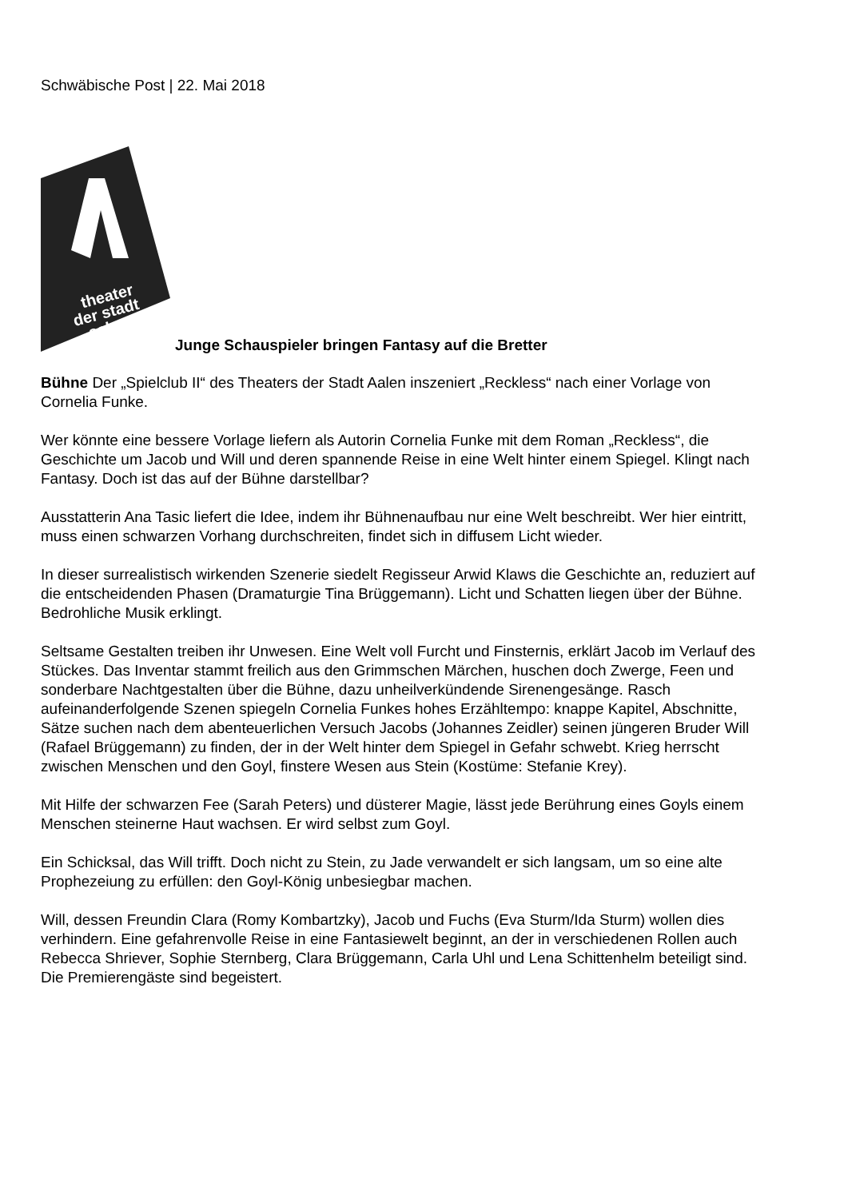Schwäbische Post | 22. Mai 2018
theater
der stadt
aalen
Junge Schauspieler bringen Fantasy auf die Bretter
Bühne Der „Spielclub II“ des Theaters der Stadt Aalen inszeniert „Reckless“ nach einer Vorlage von Cornelia Funke.
Wer könnte eine bessere Vorlage liefern als Autorin Cornelia Funke mit dem Roman „Reckless“, die Geschichte um Jacob und Will und deren spannende Reise in eine Welt hinter einem Spiegel. Klingt nach Fantasy. Doch ist das auf der Bühne darstellbar?
Ausstatterin Ana Tasic liefert die Idee, indem ihr Bühnenaufbau nur eine Welt beschreibt. Wer hier eintritt, muss einen schwarzen Vorhang durchschreiten, findet sich in diffusem Licht wieder.
In dieser surrealistisch wirkenden Szenerie siedelt Regisseur Arwid Klaws die Geschichte an, reduziert auf die entscheidenden Phasen (Dramaturgie Tina Brüggemann). Licht und Schatten liegen über der Bühne. Bedrohliche Musik erklingt.
Seltsame Gestalten treiben ihr Unwesen. Eine Welt voll Furcht und Finsternis, erklärt Jacob im Verlauf des Stückes. Das Inventar stammt freilich aus den Grimmschen Märchen, huschen doch Zwerge, Feen und sonderbare Nachtgestalten über die Bühne, dazu unheilverkündende Sirenengesänge. Rasch aufeinanderfolgende Szenen spiegeln Cornelia Funkes hohes Erzähltempo: knappe Kapitel, Abschnitte, Sätze suchen nach dem abenteuerlichen Versuch Jacobs (Johannes Zeidler) seinen jüngeren Bruder Will (Rafael Brüggemann) zu finden, der in der Welt hinter dem Spiegel in Gefahr schwebt. Krieg herrscht zwischen Menschen und den Goyl, finstere Wesen aus Stein (Kostüme: Stefanie Krey).
Mit Hilfe der schwarzen Fee (Sarah Peters) und düsterer Magie, lässt jede Berührung eines Goyls einem Menschen steinerne Haut wachsen. Er wird selbst zum Goyl.
Ein Schicksal, das Will trifft. Doch nicht zu Stein, zu Jade verwandelt er sich langsam, um so eine alte Prophezeiung zu erfüllen: den Goyl-König unbesiegbar machen.
Will, dessen Freundin Clara (Romy Kombartzky), Jacob und Fuchs (Eva Sturm/Ida Sturm) wollen dies verhindern. Eine gefahrenvolle Reise in eine Fantasiewelt beginnt, an der in verschiedenen Rollen auch Rebecca Shriever, Sophie Sternberg, Clara Brüggemann, Carla Uhl und Lena Schittenhelm beteiligt sind. Die Premierengäste sind begeistert.